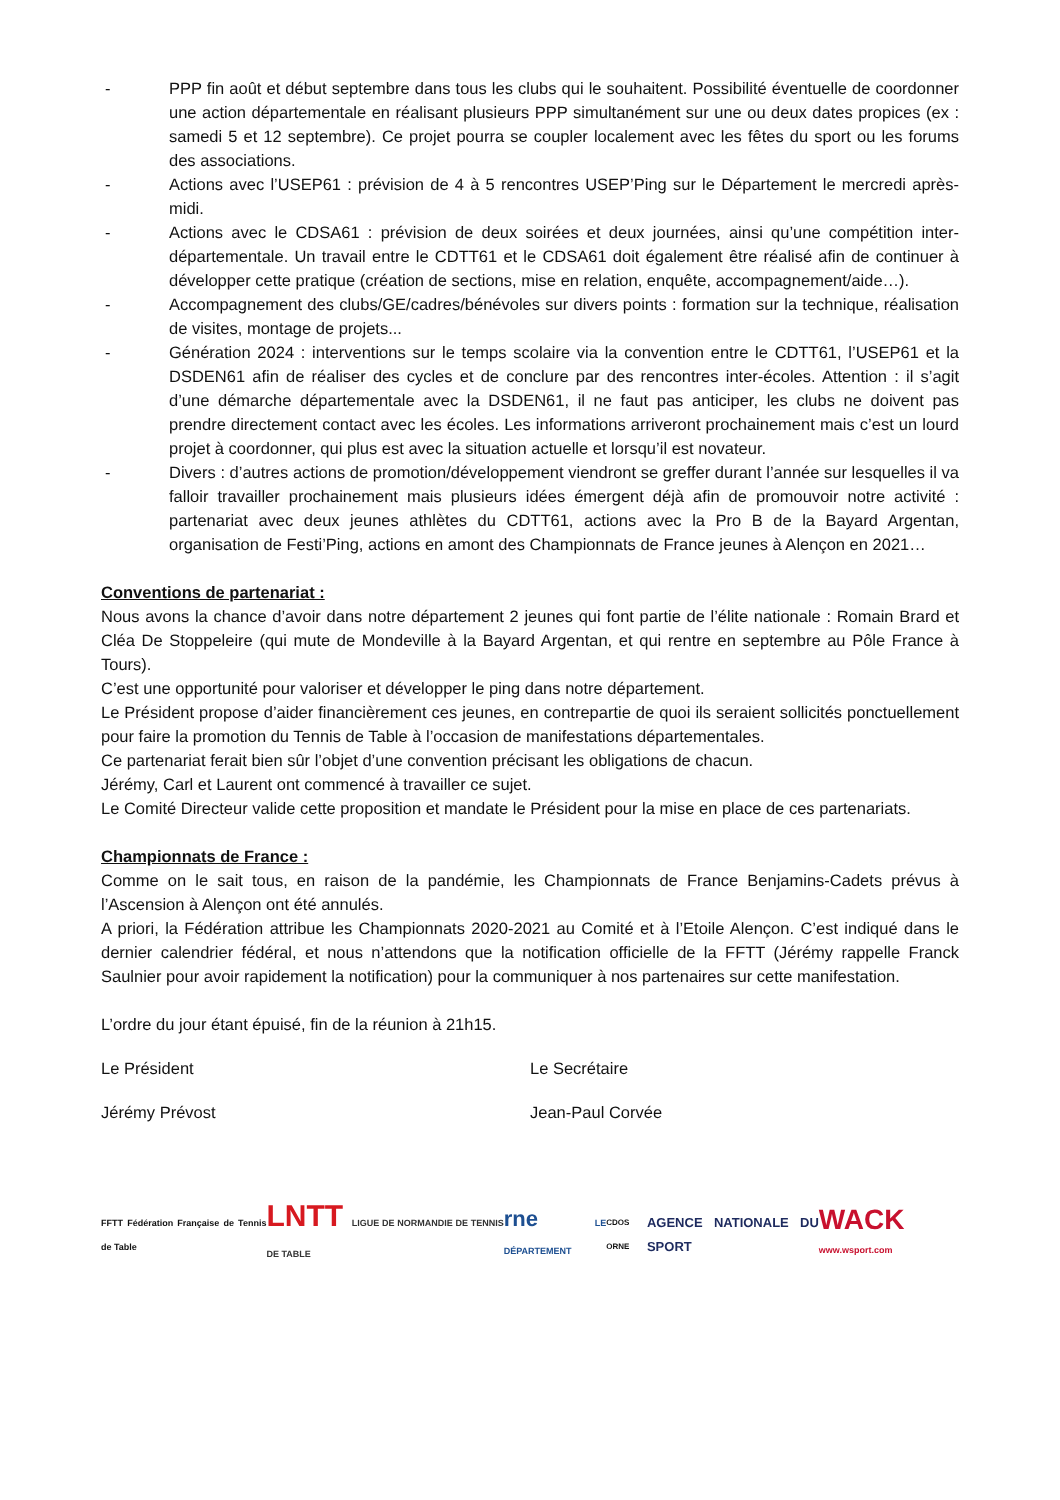- PPP fin août et début septembre dans tous les clubs qui le souhaitent. Possibilité éventuelle de coordonner une action départementale en réalisant plusieurs PPP simultanément sur une ou deux dates propices (ex : samedi 5 et 12 septembre). Ce projet pourra se coupler localement avec les fêtes du sport ou les forums des associations.
- Actions avec l’USEP61 : prévision de 4 à 5 rencontres USEP’Ping sur le Département le mercredi après-midi.
- Actions avec le CDSA61 : prévision de deux soirées et deux journées, ainsi qu’une compétition inter-départementale. Un travail entre le CDTT61 et le CDSA61 doit également être réalisé afin de continuer à développer cette pratique (création de sections, mise en relation, enquête, accompagnement/aide…).
- Accompagnement des clubs/GE/cadres/bénévoles sur divers points : formation sur la technique, réalisation de visites, montage de projets...
- Génération 2024 : interventions sur le temps scolaire via la convention entre le CDTT61, l’USEP61 et la DSDEN61 afin de réaliser des cycles et de conclure par des rencontres inter-écoles. Attention : il s’agit d’une démarche départementale avec la DSDEN61, il ne faut pas anticiper, les clubs ne doivent pas prendre directement contact avec les écoles. Les informations arriveront prochainement mais c’est un lourd projet à coordonner, qui plus est avec la situation actuelle et lorsqu’il est novateur.
- Divers : d’autres actions de promotion/développement viendront se greffer durant l’année sur lesquelles il va falloir travailler prochainement mais plusieurs idées émergent déjà afin de promouvoir notre activité : partenariat avec deux jeunes athlètes du CDTT61, actions avec la Pro B de la Bayard Argentan, organisation de Festi’Ping, actions en amont des Championnats de France jeunes à Alençon en 2021…
Conventions de partenariat :
Nous avons la chance d’avoir dans notre département 2 jeunes qui font partie de l’élite nationale : Romain Brard et Cléa De Stoppeleire (qui mute de Mondeville à la Bayard Argentan, et qui rentre en septembre au Pôle France à Tours).
C’est une opportunité pour valoriser et développer le ping dans notre département.
Le Président propose d’aider financièrement ces jeunes, en contrepartie de quoi ils seraient sollicités ponctuellement pour faire la promotion du Tennis de Table à l’occasion de manifestations départementales.
Ce partenariat ferait bien sûr l’objet d’une convention précisant les obligations de chacun.
Jérémy, Carl et Laurent ont commencé à travailler ce sujet.
Le Comité Directeur valide cette proposition et mandate le Président pour la mise en place de ces partenariats.
Championnats de France :
Comme on le sait tous, en raison de la pandémie, les Championnats de France Benjamins-Cadets prévus à l’Ascension à Alençon ont été annulés.
A priori, la Fédération attribue les Championnats 2020-2021 au Comité et à l’Etoile Alençon. C’est indiqué dans le dernier calendrier fédéral, et nous n’attendons que la notification officielle de la FFTT (Jérémy rappelle Franck Saulnier pour avoir rapidement la notification) pour la communiquer à nos partenaires sur cette manifestation.
L’ordre du jour étant épuisé, fin de la réunion à 21h15.
Le Président Le Secrétaire
Jérémy Prévost Jean-Paul Corvée
FFTT Fédération Française de Tennis de Table LNTT LIGUE DE NORMANDIE DE TENNIS DE TABLE rne LE DÉPARTEMENT CDOS ORNE AGENCE NATIONALE DU SPORT WACK www.wsport.com